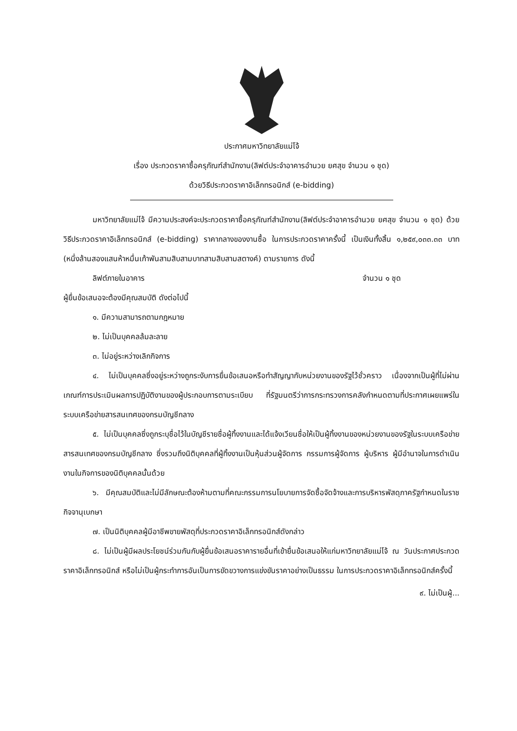ประกาศมหาวิทยาลัยแม่โจ้
เรื่อง ประกวดราคาซื้อครุภัณฑ์สำนักงาน(ลิฟต์ประจำอาคารอำนวย ยศสุข จำนวน ๑ ชุด)
ด้วยวิธีประกวดราคาอิเล็กทรอนิกส์ (e-bidding)
มหาวิทยาลัยแม่โจ้ มีความประสงค์จะประกวดราคาซื้อครุภัณฑ์สำนักงาน(ลิฟต์ประจำอาคารอำนวย ยศสุข จำนวน ๑ ชุด) ด้วยวิธีประกวดราคาอิเล็กทรอนิกส์ (e-bidding) ราคากลางของงานซื้อ ในการประกวดราคาครั้งนี้ เป็นเงินทั้งสิ้น ๑,๒๕๙,๐๓๓.๓๓ บาท (หนึ่งล้านสองแสนห้าหมื่นเก้าพันสามสิบสามบาทสามสิบสามสตางค์) ตามรายการ ดังนี้
ลิฟต์ภายในอาคาร จำนวน ๑ ชุด
ผู้ยื่นข้อเสนอจะต้องมีคุณสมบัติ ดังต่อไปนี้
๑. มีความสามารถตามกฎหมาย
๒. ไม่เป็นบุคคลล้มละลาย
๓. ไม่อยู่ระหว่างเลิกกิจการ
๔. ไม่เป็นบุคคลซึ่งอยู่ระหว่างถูกระงับการยื่นข้อเสนอหรือทำสัญญากับหน่วยงานของรัฐไว้ชั่วคราว เนื่องจากเป็นผู้ที่ไม่ผ่านเกณฑ์การประเมินผลการปฏิบัติงานของผู้ประกอบการตามระเบียบ ที่รัฐมนตรีว่าการกระทรวงการคลังกำหนดตามที่ประกาศเผยแพร่ในระบบเครือข่ายสารสนเทศของกรมบัญชีกลาง
๕. ไม่เป็นบุคคลซึ่งถูกระบุชื่อไว้ในบัญชีรายชื่อผู้ทิ้งงานและได้แจ้งเวียนชื่อให้เป็นผู้ทิ้งงานของหน่วยงานของรัฐในระบบเครือข่ายสารสนเทศของกรมบัญชีกลาง ซึ่งรวมถึงนิติบุคคลที่ผู้ทิ้งงานเป็นหุ้นส่วนผู้จัดการ กรรมการผู้จัดการ ผู้บริหาร ผู้มีอำนาจในการดำเนินงานในกิจการของนิติบุคคลนั้นด้วย
๖. มีคุณสมบัติและไม่มีลักษณะต้องห้ามตามที่คณะกรรมการนโยบายการจัดซื้อจัดจ้างและการบริหารพัสดุภาครัฐกำหนดในราชกิจจานุเบกษา
๗. เป็นนิติบุคคลผู้มีอาชีพขายพัสดุที่ประกวดราคาอิเล็กทรอนิกส์ดังกล่าว
๘. ไม่เป็นผู้มีผลประโยชน์ร่วมกันกับผู้ยื่นข้อเสนอราคารายอื่นที่เข้ายื่นข้อเสนอให้แก่มหาวิทยาลัยแม่โจ้ ณ วันประกาศประกวดราคาอิเล็กทรอนิกส์ หรือไม่เป็นผู้กระทำการอันเป็นการขัดขวางการแข่งขันราคาอย่างเป็นธรรม ในการประกวดราคาอิเล็กทรอนิกส์ครั้งนี้
๙. ไม่เป็นผู้...